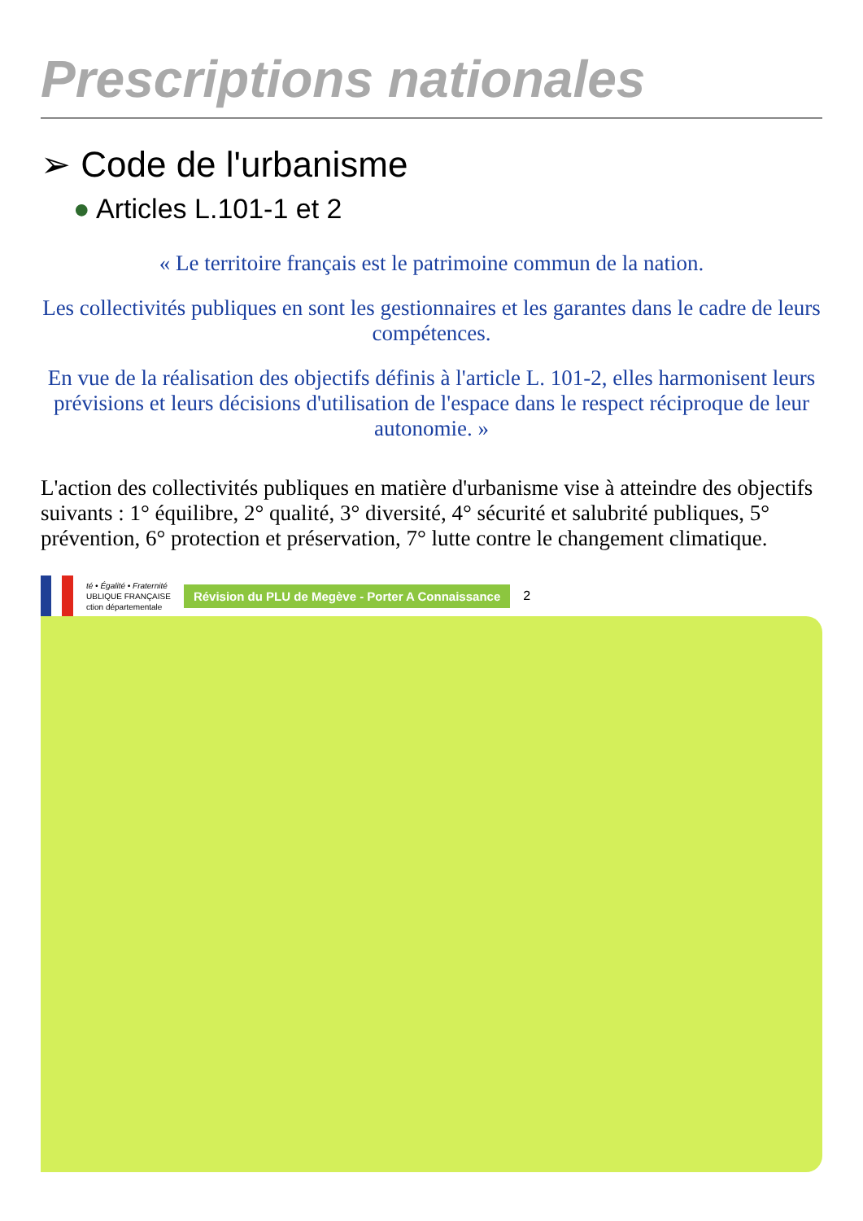Prescriptions nationales
➢ Code de l'urbanisme
● Articles L.101-1 et 2
« Le territoire français est le patrimoine commun de la nation.
Les collectivités publiques en sont les gestionnaires et les garantes dans le cadre de leurs compétences.
En vue de la réalisation des objectifs définis à l'article L. 101-2, elles harmonisent leurs prévisions et leurs décisions d'utilisation de l'espace dans le respect réciproque de leur autonomie. »
L'action des collectivités publiques en matière d'urbanisme vise à atteindre des objectifs suivants : 1° équilibre, 2° qualité, 3° diversité, 4° sécurité et salubrité publiques, 5° prévention, 6° protection et préservation, 7° lutte contre le changement climatique.
té • Égalité • Fraternité
UBLIQUE FRANÇAISE
ction départementale
Révision du PLU de Megève - Porter A Connaissance
2